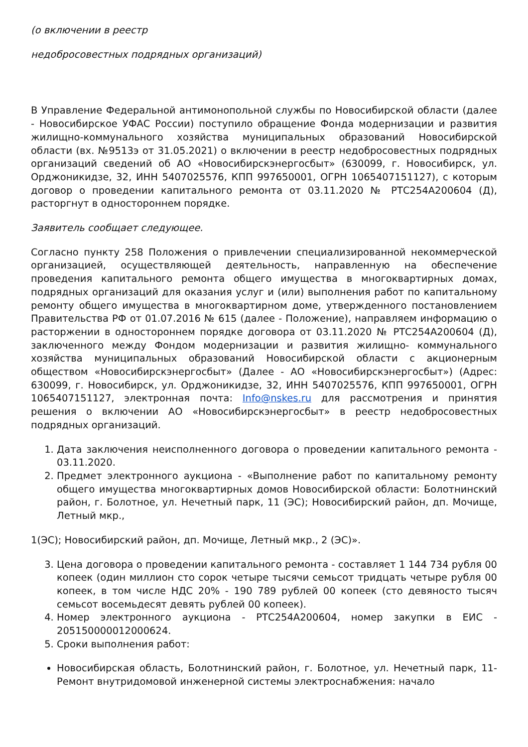(о включении в реестр
недобросовестных подрядных организаций)
В Управление Федеральной антимонопольной службы по Новосибирской области (далее - Новосибирское УФАС России) поступило обращение Фонда модернизации и развития жилищно-коммунального хозяйства муниципальных образований Новосибирской области (вх. №9513э от 31.05.2021) о включении в реестр недобросовестных подрядных организаций сведений об АО «Новосибирскэнергосбыт» (630099, г. Новосибирск, ул. Орджоникидзе, 32, ИНН 5407025576, КПП 997650001, ОГРН 1065407151127), с которым договор о проведении капитального ремонта от 03.11.2020 № РТС254А200604 (Д), расторгнут в одностороннем порядке.
Заявитель сообщает следующее.
Согласно пункту 258 Положения о привлечении специализированной некоммерческой организацией, осуществляющей деятельность, направленную на обеспечение проведения капитального ремонта общего имущества в многоквартирных домах, подрядных организаций для оказания услуг и (или) выполнения работ по капитальному ремонту общего имущества в многоквартирном доме, утвержденного постановлением Правительства РФ от 01.07.2016 № 615 (далее - Положение), направляем информацию о расторжении в одностороннем порядке договора от 03.11.2020 № РТС254А200604 (Д), заключенного между Фондом модернизации и развития жилищно- коммунального хозяйства муниципальных образований Новосибирской области с акционерным обществом «Новосибирскэнергосбыт» (Далее - АО «Новосибирскэнергосбыт») (Адрес: 630099, г. Новосибирск, ул. Орджоникидзе, 32, ИНН 5407025576, КПП 997650001, ОГРН 1065407151127, электронная почта: Info@nskes.ru для рассмотрения и принятия решения о включении АО «Новосибирскэнергосбыт» в реестр недобросовестных подрядных организаций.
1. Дата заключения неисполненного договора о проведении капитального ремонта - 03.11.2020.
2. Предмет электронного аукциона - «Выполнение работ по капитальному ремонту общего имущества многоквартирных домов Новосибирской области: Болотнинский район, г. Болотное, ул. Нечетный парк, 11 (ЭС); Новосибирский район, дп. Мочище, Летный мкр.,
1(ЭС); Новосибирский район, дп. Мочище, Летный мкр., 2 (ЭС)».
3. Цена договора о проведении капитального ремонта - составляет 1 144 734 рубля 00 копеек (один миллион сто сорок четыре тысячи семьсот тридцать четыре рубля 00 копеек, в том числе НДС 20% - 190 789 рублей 00 копеек (сто девяносто тысяч семьсот восемьдесят девять рублей 00 копеек).
4. Номер электронного аукциона - РТС254А200604, номер закупки в ЕИС - 205150000012000624.
5. Сроки выполнения работ:
Новосибирская область, Болотнинский район, г. Болотное, ул. Нечетный парк, 11- Ремонт внутридомовой инженерной системы электроснабжения: начало